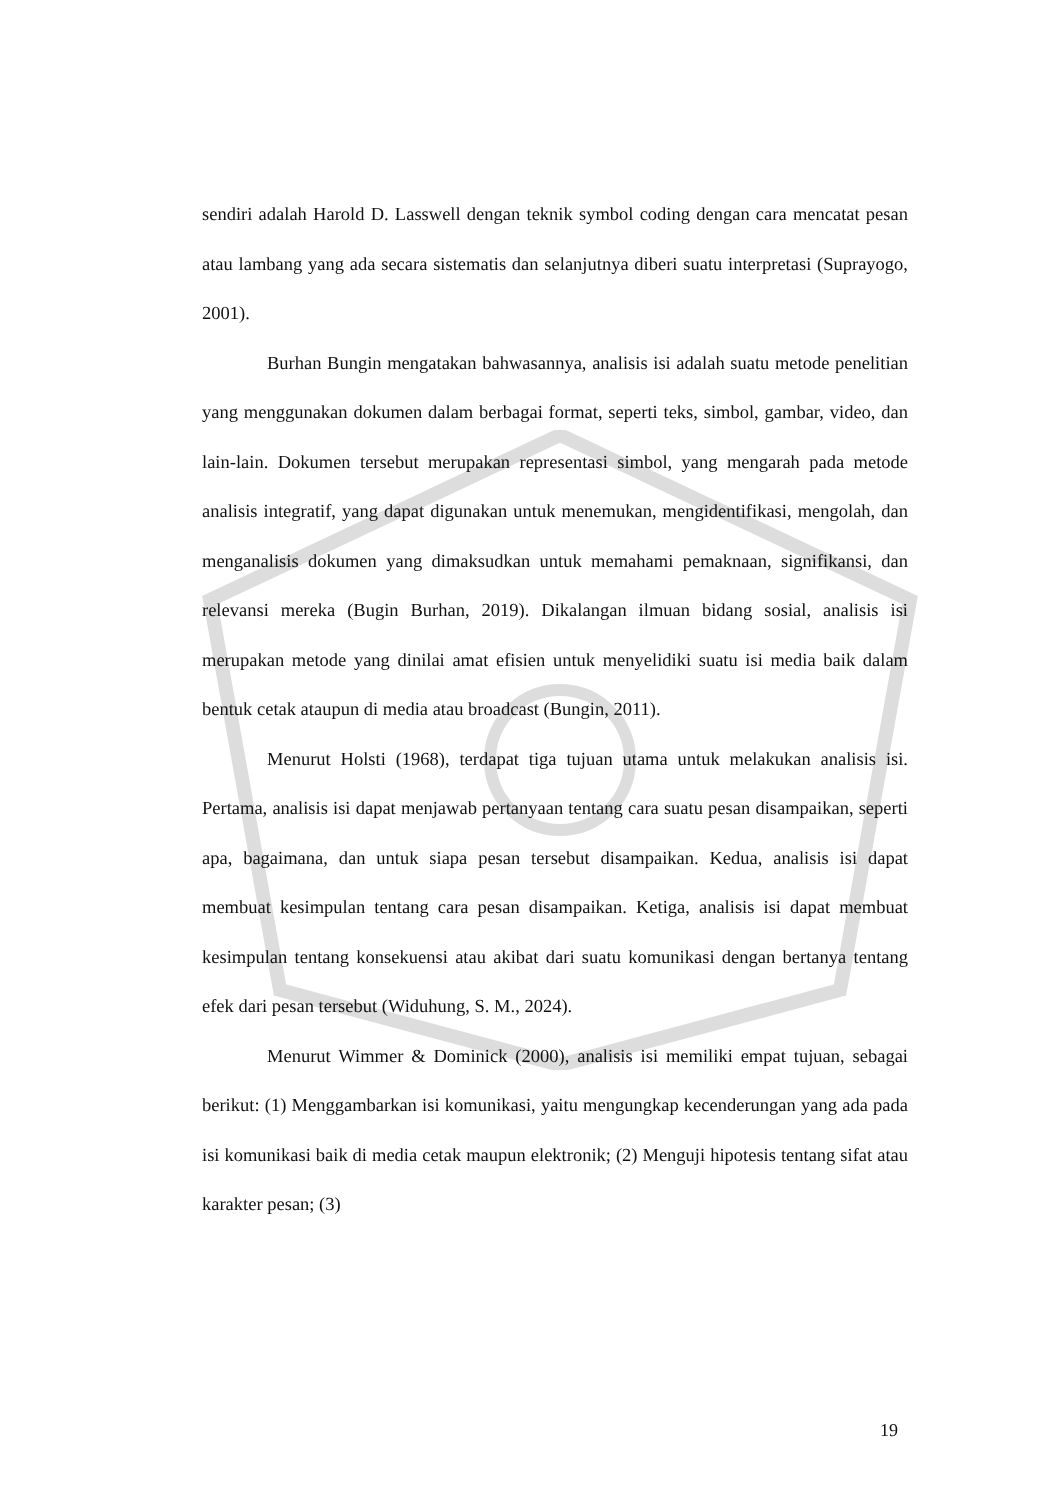sendiri adalah Harold D. Lasswell dengan teknik symbol coding dengan cara mencatat pesan atau lambang yang ada secara sistematis dan selanjutnya diberi suatu interpretasi (Suprayogo, 2001).
Burhan Bungin mengatakan bahwasannya, analisis isi adalah suatu metode penelitian yang menggunakan dokumen dalam berbagai format, seperti teks, simbol, gambar, video, dan lain-lain. Dokumen tersebut merupakan representasi simbol, yang mengarah pada metode analisis integratif, yang dapat digunakan untuk menemukan, mengidentifikasi, mengolah, dan menganalisis dokumen yang dimaksudkan untuk memahami pemaknaan, signifikansi, dan relevansi mereka (Bugin Burhan, 2019). Dikalangan ilmuan bidang sosial, analisis isi merupakan metode yang dinilai amat efisien untuk menyelidiki suatu isi media baik dalam bentuk cetak ataupun di media atau broadcast (Bungin, 2011).
Menurut Holsti (1968), terdapat tiga tujuan utama untuk melakukan analisis isi. Pertama, analisis isi dapat menjawab pertanyaan tentang cara suatu pesan disampaikan, seperti apa, bagaimana, dan untuk siapa pesan tersebut disampaikan. Kedua, analisis isi dapat membuat kesimpulan tentang cara pesan disampaikan. Ketiga, analisis isi dapat membuat kesimpulan tentang konsekuensi atau akibat dari suatu komunikasi dengan bertanya tentang efek dari pesan tersebut (Widuhung, S. M., 2024).
Menurut Wimmer & Dominick (2000), analisis isi memiliki empat tujuan, sebagai berikut: (1) Menggambarkan isi komunikasi, yaitu mengungkap kecenderungan yang ada pada isi komunikasi baik di media cetak maupun elektronik; (2) Menguji hipotesis tentang sifat atau karakter pesan; (3)
19